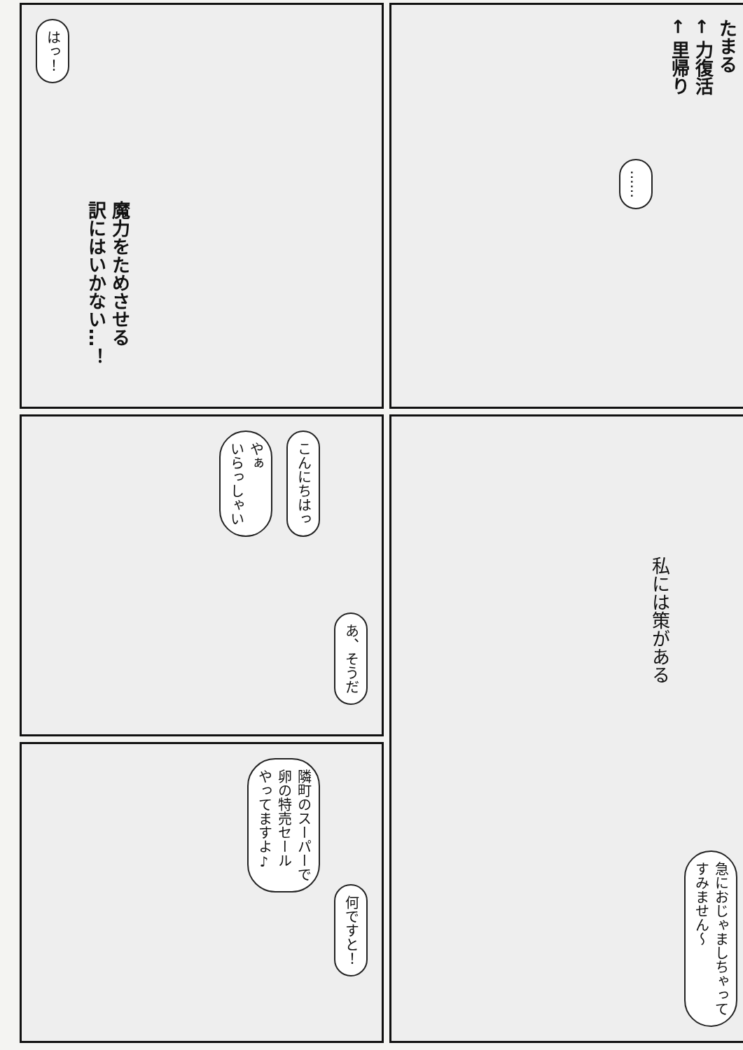はっ！
魔力をためさせる
訳にはいかない…！
……
たまる
← 力復活
← 里帰り
やぁ
いらっしゃい
こんにちはっ
あ、そうだ
私には策がある
急におじゃましちゃって
すみません～
隣町のスーパーで
卵の特売セール
やってますよ♪
何ですと！